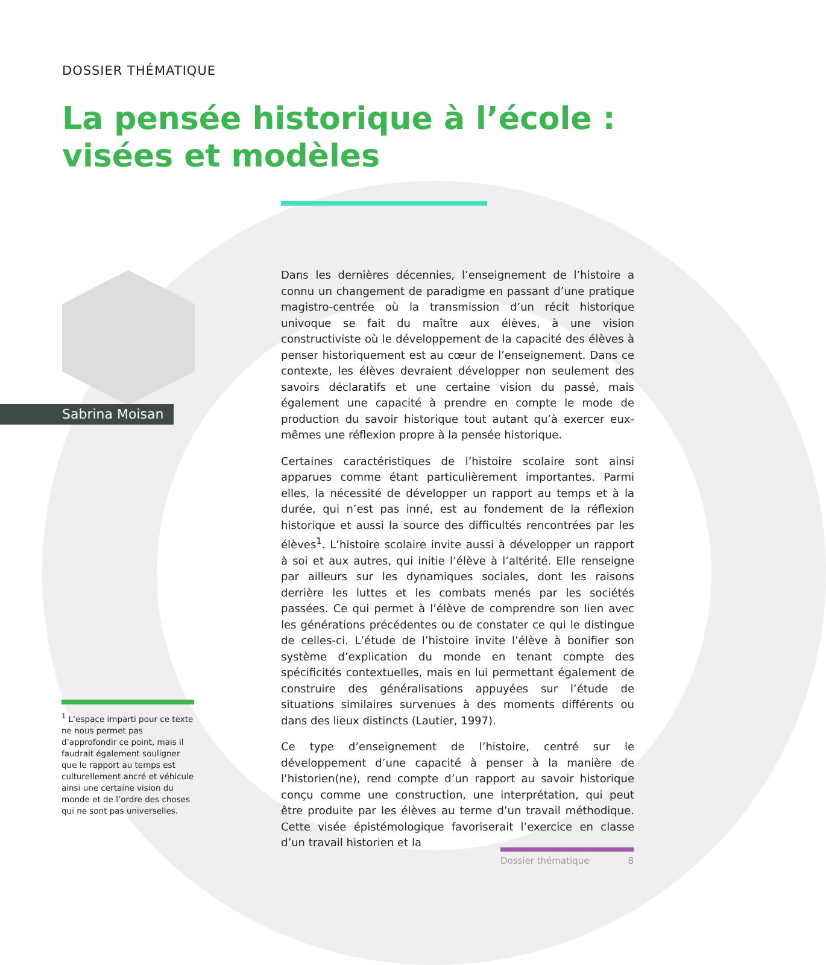DOSSIER THÉMATIQUE
La pensée historique à l’école :
visées et modèles
Sabrina Moisan
Dans les dernières décennies, l’enseignement de l’histoire a connu un changement de paradigme en passant d’une pratique magistro-centrée où la transmission d’un récit historique univoque se fait du maître aux élèves, à une vision constructiviste où le développement de la capacité des élèves à penser historiquement est au cœur de l’enseignement. Dans ce contexte, les élèves devraient développer non seulement des savoirs déclaratifs et une certaine vision du passé, mais également une capacité à prendre en compte le mode de production du savoir historique tout autant qu’à exercer eux-mêmes une réflexion propre à la pensée historique.
Certaines caractéristiques de l’histoire scolaire sont ainsi apparues comme étant particulièrement importantes. Parmi elles, la nécessité de développer un rapport au temps et à la durée, qui n’est pas inné, est au fondement de la réflexion historique et aussi la source des difficultés rencontrées par les élèves<sup>1</sup>. L’histoire scolaire invite aussi à développer un rapport à soi et aux autres, qui initie l’élève à l’altérité. Elle renseigne par ailleurs sur les dynamiques sociales, dont les raisons derrière les luttes et les combats menés par les sociétés passées. Ce qui permet à l’élève de comprendre son lien avec les générations précédentes ou de constater ce qui le distingue de celles-ci. L’étude de l’histoire invite l’élève à bonifier son système d’explication du monde en tenant compte des spécificités contextuelles, mais en lui permettant également de construire des généralisations appuyées sur l’étude de situations similaires survenues à des moments différents ou dans des lieux distincts (Lautier, 1997).
Ce type d’enseignement de l’histoire, centré sur le développement d’une capacité à penser à la manière de l’historien(ne), rend compte d’un rapport au savoir historique conçu comme une construction, une interprétation, qui peut être produite par les élèves au terme d’un travail méthodique. Cette visée épistémologique favoriserait l’exercice en classe d’un travail historien et la
<sup>1</sup> L’espace imparti pour ce texte ne nous permet pas d’approfondir ce point, mais il faudrait également souligner que le rapport au temps est culturellement ancré et véhicule ainsi une certaine vision du monde et de l’ordre des choses qui ne sont pas universelles.
Dossier thématique 8